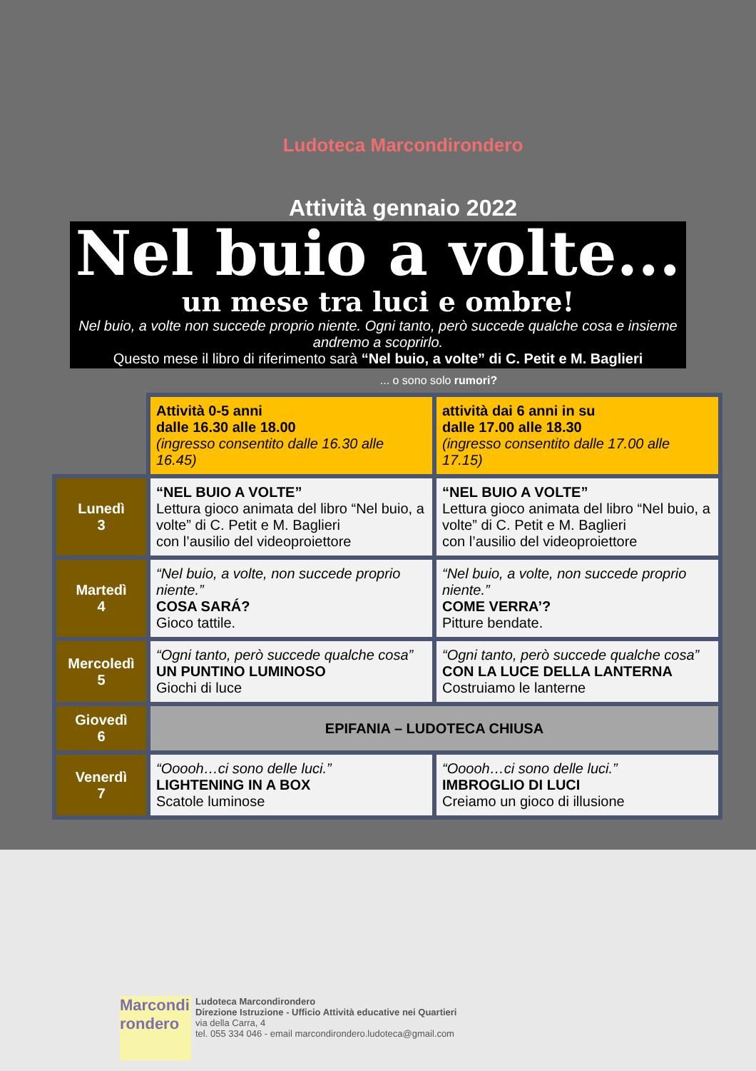Ludoteca Marcondirondero
Attività gennaio 2022
Nel buio a volte...
un mese tra luci e ombre!
Nel buio, a volte non succede proprio niente. Ogni tanto, però succede qualche cosa e insieme andremo a scoprirlo.
Questo mese il libro di riferimento sarà “Nel buio, a volte” di C. Petit e M. Baglieri
... o sono solo rumori?
| | Attività 0-5 anni dalle 16.30 alle 18.00 (ingresso consentito dalle 16.30 alle 16.45) | attività dai 6 anni in su dalle 17.00 alle 18.30 (ingresso consentito dalle 17.00 alle 17.15) |
| Lunedì 3 | “NEL BUIO A VOLTE” Lettura gioco animata del libro “Nel buio, a volte” di C. Petit e M. Baglieri con l’ausilio del videoproiettore | “NEL BUIO A VOLTE” Lettura gioco animata del libro “Nel buio, a volte” di C. Petit e M. Baglieri con l’ausilio del videoproiettore |
| Martedì 4 | “Nel buio, a volte, non succede proprio niente.” COSA SARÁ? Gioco tattile. | “Nel buio, a volte, non succede proprio niente.” COME VERRA’? Pitture bendate. |
| Mercoledì 5 | “Ogni tanto, però succede qualche cosa” UN PUNTINO LUMINOSO Giochi di luce | “Ogni tanto, però succede qualche cosa” CON LA LUCE DELLA LANTERNA Costruiamo le lanterne |
| Giovedì 6 | EPIFANIA – LUDOTECA CHIUSA | |
| Venerdì 7 | “Ooooh…ci sono delle luci.” LIGHTENING IN A BOX Scatole luminose | “Ooooh…ci sono delle luci.” IMBROGLIO DI LUCI Creiamo un gioco di illusione |
Marcondi rondero
Ludoteca Marcondirondero
Direzione Istruzione - Ufficio Attività educative nei Quartieri
via della Carra, 4
tel. 055 334 046 - email marcondirondero.ludoteca@gmail.com